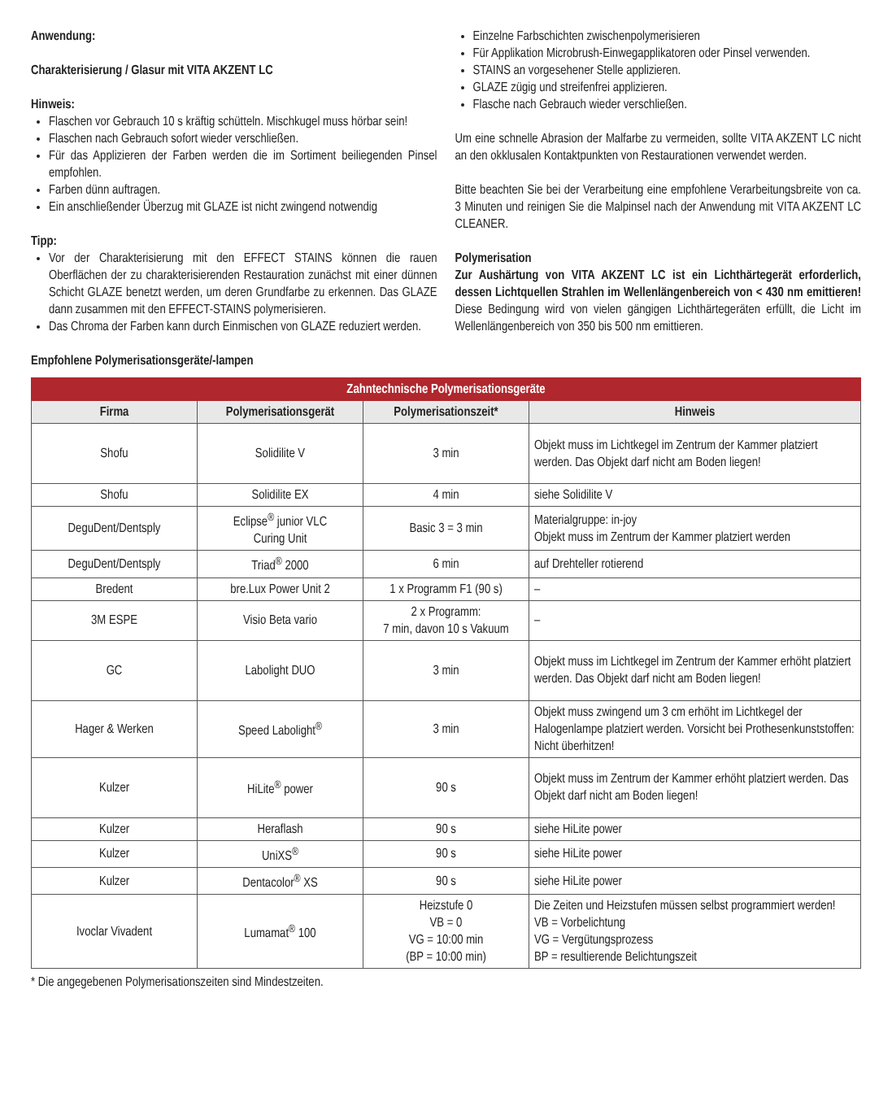Anwendung:
Charakterisierung / Glasur mit VITA AKZENT LC
Hinweis:
Flaschen vor Gebrauch 10 s kräftig schütteln. Mischkugel muss hörbar sein!
Flaschen nach Gebrauch sofort wieder verschließen.
Für das Applizieren der Farben werden die im Sortiment beiliegenden Pinsel empfohlen.
Farben dünn auftragen.
Ein anschließender Überzug mit GLAZE ist nicht zwingend notwendig
Tipp:
Vor der Charakterisierung mit den EFFECT STAINS können die rauen Oberflächen der zu charakterisierenden Restauration zunächst mit einer dünnen Schicht GLAZE benetzt werden, um deren Grundfarbe zu erkennen. Das GLAZE dann zusammen mit den EFFECT-STAINS polymerisieren.
Das Chroma der Farben kann durch Einmischen von GLAZE reduziert werden.
Einzelne Farbschichten zwischenpolymerisieren
Für Applikation Microbrush-Einwegapplikatoren oder Pinsel verwenden.
STAINS an vorgesehener Stelle applizieren.
GLAZE zügig und streifenfrei applizieren.
Flasche nach Gebrauch wieder verschließen.
Um eine schnelle Abrasion der Malfarbe zu vermeiden, sollte VITA AKZENT LC nicht an den okklusalen Kontaktpunkten von Restaurationen verwendet werden.
Bitte beachten Sie bei der Verarbeitung eine empfohlene Verarbeitungsbreite von ca. 3 Minuten und reinigen Sie die Malpinsel nach der Anwendung mit VITA AKZENT LC CLEANER.
Polymerisation
Zur Aushärtung von VITA AKZENT LC ist ein Lichthärtegerät erforderlich, dessen Lichtquellen Strahlen im Wellenlängenbereich von < 430 nm emittieren! Diese Bedingung wird von vielen gängigen Lichthärtegeräten erfüllt, die Licht im Wellenlängenbereich von 350 bis 500 nm emittieren.
Empfohlene Polymerisationsgeräte/-lampen
| Zahntechnische Polymerisationsgeräte | | | |
| --- | --- | --- | --- |
| Firma | Polymerisationsgerät | Polymerisationszeit* | Hinweis |
| Shofu | Solidilite V | 3 min | Objekt muss im Lichtkegel im Zentrum der Kammer platziert werden. Das Objekt darf nicht am Boden liegen! |
| Shofu | Solidilite EX | 4 min | siehe Solidilite V |
| DeguDent/Dentsply | Eclipse<sup>®</sup> junior VLC Curing Unit | Basic 3 = 3 min | Materialgruppe: in-joy Objekt muss im Zentrum der Kammer platziert werden |
| DeguDent/Dentsply | Triad<sup>®</sup> 2000 | 6 min | auf Drehteller rotierend |
| Bredent | bre.Lux Power Unit 2 | 1 x Programm F1 (90 s) | – |
| 3M ESPE | Visio Beta vario | 2 x Programm: 7 min, davon 10 s Vakuum | – |
| GC | Labolight DUO | 3 min | Objekt muss im Lichtkegel im Zentrum der Kammer erhöht platziert werden. Das Objekt darf nicht am Boden liegen! |
| Hager & Werken | Speed Labolight<sup>®</sup> | 3 min | Objekt muss zwingend um 3 cm erhöht im Lichtkegel der Halogenlampe platziert werden. Vorsicht bei Prothesenkunststoffen: Nicht überhitzen! |
| Kulzer | HiLite<sup>®</sup> power | 90 s | Objekt muss im Zentrum der Kammer erhöht platziert werden. Das Objekt darf nicht am Boden liegen! |
| Kulzer | Heraflash | 90 s | siehe HiLite power |
| Kulzer | UniXS<sup>®</sup> | 90 s | siehe HiLite power |
| Kulzer | Dentacolor<sup>®</sup> XS | 90 s | siehe HiLite power |
| Ivoclar Vivadent | Lumamat<sup>®</sup> 100 | Heizstufe 0 VB = 0 VG = 10:00 min (BP = 10:00 min) | Die Zeiten und Heizstufen müssen selbst programmiert werden! VB = Vorbelichtung VG = Vergütungsprozess BP = resultierende Belichtungszeit |
* Die angegebenen Polymerisationszeiten sind Mindestzeiten.